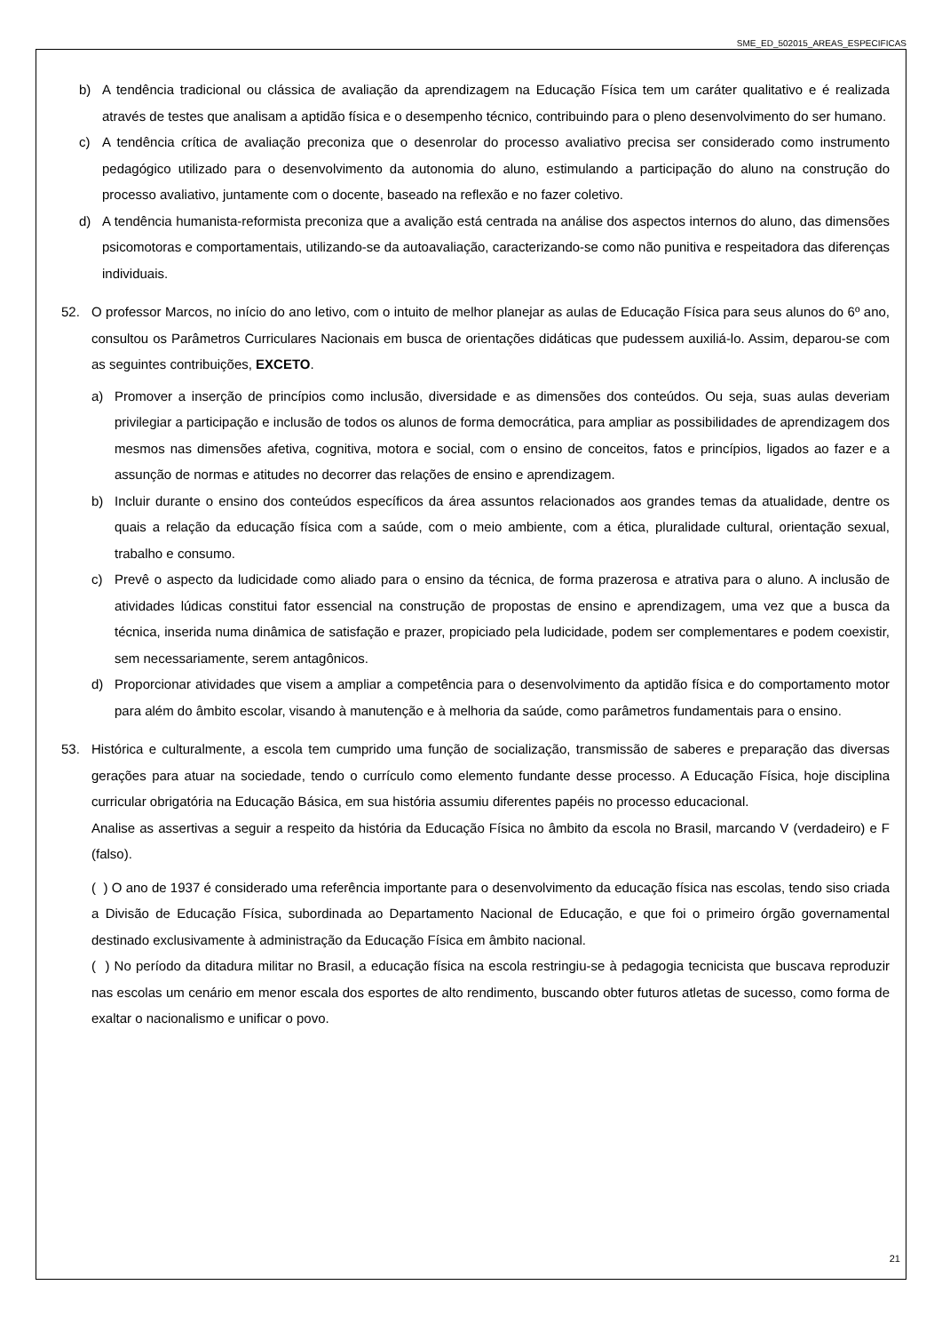SME_ED_502015_AREAS_ESPECIFICAS
b) A tendência tradicional ou clássica de avaliação da aprendizagem na Educação Física tem um caráter qualitativo e é realizada através de testes que analisam a aptidão física e o desempenho técnico, contribuindo para o pleno desenvolvimento do ser humano.
c) A tendência crítica de avaliação preconiza que o desenrolar do processo avaliativo precisa ser considerado como instrumento pedagógico utilizado para o desenvolvimento da autonomia do aluno, estimulando a participação do aluno na construção do processo avaliativo, juntamente com o docente, baseado na reflexão e no fazer coletivo.
d) A tendência humanista-reformista preconiza que a avalição está centrada na análise dos aspectos internos do aluno, das dimensões psicomotoras e comportamentais, utilizando-se da autoavaliação, caracterizando-se como não punitiva e respeitadora das diferenças individuais.
52. O professor Marcos, no início do ano letivo, com o intuito de melhor planejar as aulas de Educação Física para seus alunos do 6º ano, consultou os Parâmetros Curriculares Nacionais em busca de orientações didáticas que pudessem auxiliá-lo. Assim, deparou-se com as seguintes contribuições, EXCETO.
a) Promover a inserção de princípios como inclusão, diversidade e as dimensões dos conteúdos. Ou seja, suas aulas deveriam privilegiar a participação e inclusão de todos os alunos de forma democrática, para ampliar as possibilidades de aprendizagem dos mesmos nas dimensões afetiva, cognitiva, motora e social, com o ensino de conceitos, fatos e princípios, ligados ao fazer e a assunção de normas e atitudes no decorrer das relações de ensino e aprendizagem.
b) Incluir durante o ensino dos conteúdos específicos da área assuntos relacionados aos grandes temas da atualidade, dentre os quais a relação da educação física com a saúde, com o meio ambiente, com a ética, pluralidade cultural, orientação sexual, trabalho e consumo.
c) Prevê o aspecto da ludicidade como aliado para o ensino da técnica, de forma prazerosa e atrativa para o aluno. A inclusão de atividades lúdicas constitui fator essencial na construção de propostas de ensino e aprendizagem, uma vez que a busca da técnica, inserida numa dinâmica de satisfação e prazer, propiciado pela ludicidade, podem ser complementares e podem coexistir, sem necessariamente, serem antagônicos.
d) Proporcionar atividades que visem a ampliar a competência para o desenvolvimento da aptidão física e do comportamento motor para além do âmbito escolar, visando à manutenção e à melhoria da saúde, como parâmetros fundamentais para o ensino.
53. Histórica e culturalmente, a escola tem cumprido uma função de socialização, transmissão de saberes e preparação das diversas gerações para atuar na sociedade, tendo o currículo como elemento fundante desse processo. A Educação Física, hoje disciplina curricular obrigatória na Educação Básica, em sua história assumiu diferentes papéis no processo educacional.
Analise as assertivas a seguir a respeito da história da Educação Física no âmbito da escola no Brasil, marcando V (verdadeiro) e F (falso).
( ) O ano de 1937 é considerado uma referência importante para o desenvolvimento da educação física nas escolas, tendo siso criada a Divisão de Educação Física, subordinada ao Departamento Nacional de Educação, e que foi o primeiro órgão governamental destinado exclusivamente à administração da Educação Física em âmbito nacional.
( ) No período da ditadura militar no Brasil, a educação física na escola restringiu-se à pedagogia tecnicista que buscava reproduzir nas escolas um cenário em menor escala dos esportes de alto rendimento, buscando obter futuros atletas de sucesso, como forma de exaltar o nacionalismo e unificar o povo.
21